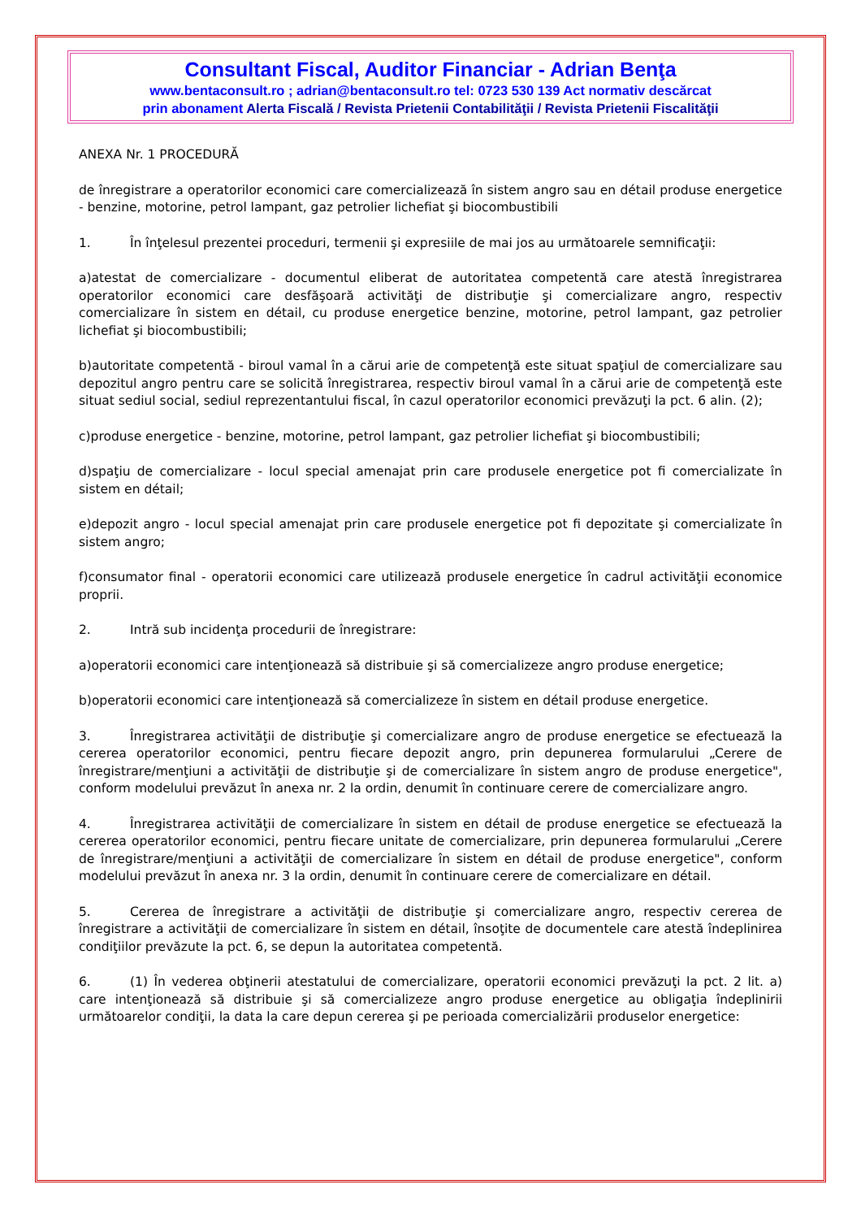Consultant Fiscal, Auditor Financiar - Adrian Benţa
www.bentaconsult.ro ; adrian@bentaconsult.ro tel: 0723 530 139 Act normativ descărcat
prin abonament Alerta Fiscală / Revista Prietenii Contabilităţii / Revista Prietenii Fiscalităţii
ANEXA Nr. 1 PROCEDURĂ
de înregistrare a operatorilor economici care comercializează în sistem angro sau en détail produse energetice - benzine, motorine, petrol lampant, gaz petrolier lichefiat şi biocombustibili
1. În înţelesul prezentei proceduri, termenii şi expresiile de mai jos au următoarele semnificaţii:
a)atestat de comercializare - documentul eliberat de autoritatea competentă care atestă înregistrarea operatorilor economici care desfăşoară activităţi de distribuţie şi comercializare angro, respectiv comercializare în sistem en détail, cu produse energetice benzine, motorine, petrol lampant, gaz petrolier lichefiat şi biocombustibili;
b)autoritate competentă - biroul vamal în a cărui arie de competenţă este situat spaţiul de comercializare sau depozitul angro pentru care se solicită înregistrarea, respectiv biroul vamal în a cărui arie de competenţă este situat sediul social, sediul reprezentantului fiscal, în cazul operatorilor economici prevăzuţi la pct. 6 alin. (2);
c)produse energetice - benzine, motorine, petrol lampant, gaz petrolier lichefiat şi biocombustibili;
d)spaţiu de comercializare - locul special amenajat prin care produsele energetice pot fi comercializate în sistem en détail;
e)depozit angro - locul special amenajat prin care produsele energetice pot fi depozitate şi comercializate în sistem angro;
f)consumator final - operatorii economici care utilizează produsele energetice în cadrul activităţii economice proprii.
2. Intră sub incidenţa procedurii de înregistrare:
a)operatorii economici care intenţionează să distribuie şi să comercializeze angro produse energetice;
b)operatorii economici care intenţionează să comercializeze în sistem en détail produse energetice.
3. Înregistrarea activităţii de distribuţie şi comercializare angro de produse energetice se efectuează la cererea operatorilor economici, pentru fiecare depozit angro, prin depunerea formularului „Cerere de înregistrare/menţiuni a activităţii de distribuţie şi de comercializare în sistem angro de produse energetice", conform modelului prevăzut în anexa nr. 2 la ordin, denumit în continuare cerere de comercializare angro.
4. Înregistrarea activităţii de comercializare în sistem en détail de produse energetice se efectuează la cererea operatorilor economici, pentru fiecare unitate de comercializare, prin depunerea formularului „Cerere de înregistrare/menţiuni a activităţii de comercializare în sistem en détail de produse energetice", conform modelului prevăzut în anexa nr. 3 la ordin, denumit în continuare cerere de comercializare en détail.
5. Cererea de înregistrare a activităţii de distribuţie şi comercializare angro, respectiv cererea de înregistrare a activităţii de comercializare în sistem en détail, însoţite de documentele care atestă îndeplinirea condiţiilor prevăzute la pct. 6, se depun la autoritatea competentă.
6. (1) În vederea obţinerii atestatului de comercializare, operatorii economici prevăzuţi la pct. 2 lit. a) care intenţionează să distribuie şi să comercializeze angro produse energetice au obligaţia îndeplinirii următoarelor condiţii, la data la care depun cererea şi pe perioada comercializării produselor energetice: